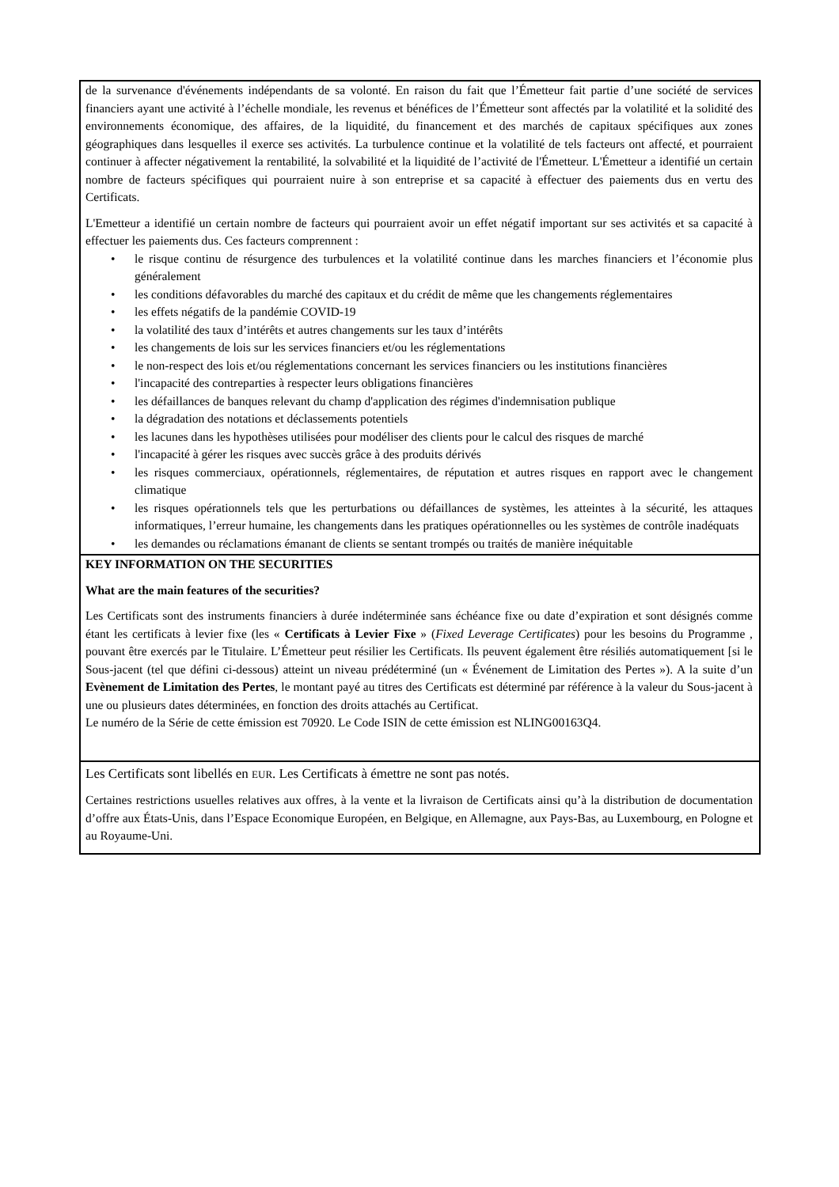de la survenance d'événements indépendants de sa volonté. En raison du fait que l’Émetteur fait partie d’une société de services financiers ayant une activité à l’échelle mondiale, les revenus et bénéfices de l’Émetteur sont affectés par la volatilité et la solidité des environnements économique, des affaires, de la liquidité, du financement et des marchés de capitaux spécifiques aux zones géographiques dans lesquelles il exerce ses activités. La turbulence continue et la volatilité de tels facteurs ont affecté, et pourraient continuer à affecter négativement la rentabilité, la solvabilité et la liquidité de l’activité de l'Émetteur. L'Émetteur a identifié un certain nombre de facteurs spécifiques qui pourraient nuire à son entreprise et sa capacité à effectuer des paiements dus en vertu des Certificats.
L'Emetteur a identifié un certain nombre de facteurs qui pourraient avoir un effet négatif important sur ses activités et sa capacité à effectuer les paiements dus. Ces facteurs comprennent :
• le risque continu de résurgence des turbulences et la volatilité continue dans les marches financiers et l’économie plus généralement
• les conditions défavorables du marché des capitaux et du crédit de même que les changements réglementaires
• les effets négatifs de la pandémie COVID-19
• la volatilité des taux d’intérêts et autres changements sur les taux d’intérêts
• les changements de lois sur les services financiers et/ou les réglementations
• le non-respect des lois et/ou réglementations concernant les services financiers ou les institutions financières
• l'incapacité des contreparties à respecter leurs obligations financières
• les défaillances de banques relevant du champ d'application des régimes d'indemnisation publique
• la dégradation des notations et déclassements potentiels
• les lacunes dans les hypothèses utilisées pour modéliser des clients pour le calcul des risques de marché
• l'incapacité à gérer les risques avec succès grâce à des produits dérivés
• les risques commerciaux, opérationnels, réglementaires, de réputation et autres risques en rapport avec le changement climatique
• les risques opérationnels tels que les perturbations ou défaillances de systèmes, les atteintes à la sécurité, les attaques informatiques, l’erreur humaine, les changements dans les pratiques opérationnelles ou les systèmes de contrôle inadéquats
• les demandes ou réclamations émanant de clients se sentant trompés ou traités de manière inéquitable
KEY INFORMATION ON THE SECURITIES
What are the main features of the securities?
Les Certificats sont des instruments financiers à durée indéterminée sans échéance fixe ou date d’expiration et sont désignés comme étant les certificats à levier fixe (les « Certificats à Levier Fixe » (Fixed Leverage Certificates) pour les besoins du Programme , pouvant être exercés par le Titulaire. L’Émetteur peut résilier les Certificats. Ils peuvent également être résiliés automatiquement [si le Sous-jacent (tel que défini ci-dessous) atteint un niveau prédéterminé (un « Événement de Limitation des Pertes »). A la suite d’un Evènement de Limitation des Pertes, le montant payé au titres des Certificats est déterminé par référence à la valeur du Sous-jacent à une ou plusieurs dates déterminées, en fonction des droits attachés au Certificat.
Le numéro de la Série de cette émission est 70920. Le Code ISIN de cette émission est NLING00163Q4.
Les Certificats sont libellés en EUR. Les Certificats à émettre ne sont pas notés.
Certaines restrictions usuelles relatives aux offres, à la vente et la livraison de Certificats ainsi qu’à la distribution de documentation d’offre aux États-Unis, dans l’Espace Economique Européen, en Belgique, en Allemagne, aux Pays-Bas, au Luxembourg, en Pologne et au Royaume-Uni.